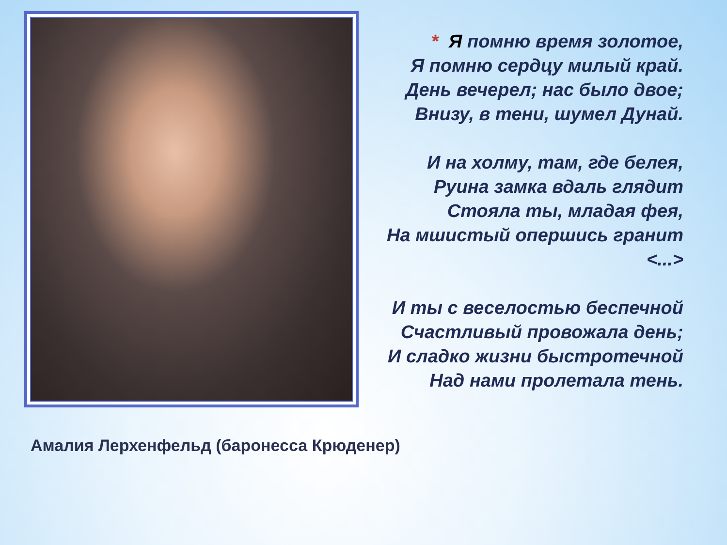Амалия Лерхенфельд (баронесса Крюденер)
* Я помню время золотое,
Я помню сердцу милый край.
День вечерел; нас было двое;
Внизу, в тени, шумел Дунай.
И на холму, там, где белея,
Руина замка вдаль глядит
Стояла ты, младая фея,
На мшистый опершись гранит
<...>
И ты с веселостью беспечной
Счастливый провожала день;
И сладко жизни быстротечной
Над нами пролетала тень.